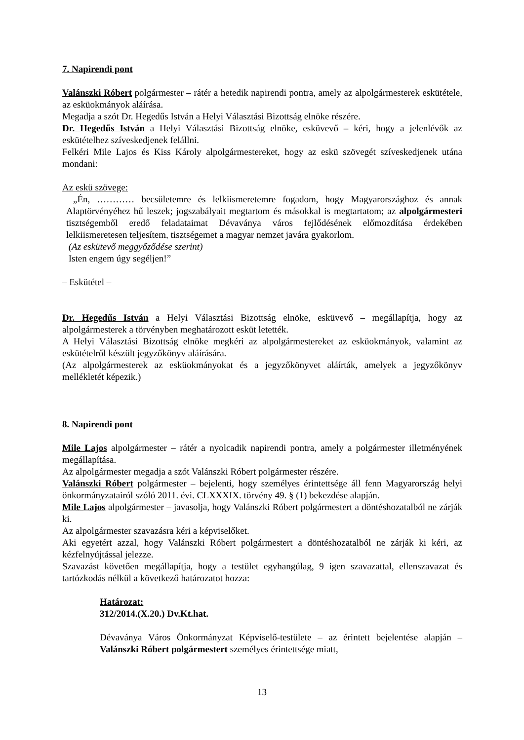7. Napirendi pont
Valánszki Róbert polgármester – rátér a hetedik napirendi pontra, amely az alpolgármesterek eskütétele, az esküokmányok aláírása.
Megadja a szót Dr. Hegedűs István a Helyi Választási Bizottság elnöke részére.
Dr. Hegedűs István a Helyi Választási Bizottság elnöke, esküvevő – kéri, hogy a jelenlévők az eskütételhez szíveskedjenek felállni.
Felkéri Mile Lajos és Kiss Károly alpolgármestereket, hogy az eskü szövegét szíveskedjenek utána mondani:
Az eskü szövege:
„Én, ………… becsületemre és lelkiismeretemre fogadom, hogy Magyarországhoz és annak Alaptörvényéhez hű leszek; jogszabályait megtartom és másokkal is megtartatom; az alpolgármesteri tisztségemből eredő feladataimat Dévaványa város fejlődésének előmozdítása érdekében lelkiismeretesen teljesítem, tisztségemet a magyar nemzet javára gyakorlom.
(Az eskütevő meggyőződése szerint)
Isten engem úgy segéljen!”
– Eskütétel –
Dr. Hegedűs István a Helyi Választási Bizottság elnöke, esküvevő – megállapítja, hogy az alpolgármesterek a törvényben meghatározott esküt letették.
A Helyi Választási Bizottság elnöke megkéri az alpolgármestereket az esküokmányok, valamint az eskütételről készült jegyzőkönyv aláírására.
(Az alpolgármesterek az esküokmányokat és a jegyzőkönyvet aláírták, amelyek a jegyzőkönyv mellékletét képezik.)
8. Napirendi pont
Mile Lajos alpolgármester – rátér a nyolcadik napirendi pontra, amely a polgármester illetményének megállapítása.
Az alpolgármester megadja a szót Valánszki Róbert polgármester részére.
Valánszki Róbert polgármester – bejelenti, hogy személyes érintettsége áll fenn Magyarország helyi önkormányzatairól szóló 2011. évi. CLXXXIX. törvény 49. § (1) bekezdése alapján.
Mile Lajos alpolgármester – javasolja, hogy Valánszki Róbert polgármestert a döntéshozatalból ne zárják ki.
Az alpolgármester szavazásra kéri a képviselőket.
Aki egyetért azzal, hogy Valánszki Róbert polgármestert a döntéshozatalból ne zárják ki kéri, az kézfelnyújtással jelezze.
Szavazást követően megállapítja, hogy a testület egyhangúlag, 9 igen szavazattal, ellenszavazat és tartózkodás nélkül a következő határozatot hozza:
Határozat:
312/2014.(X.20.) Dv.Kt.hat.
Dévaványa Város Önkormányzat Képviselő-testülete – az érintett bejelentése alapján – Valánszki Róbert polgármestert személyes érintettsége miatt,
13